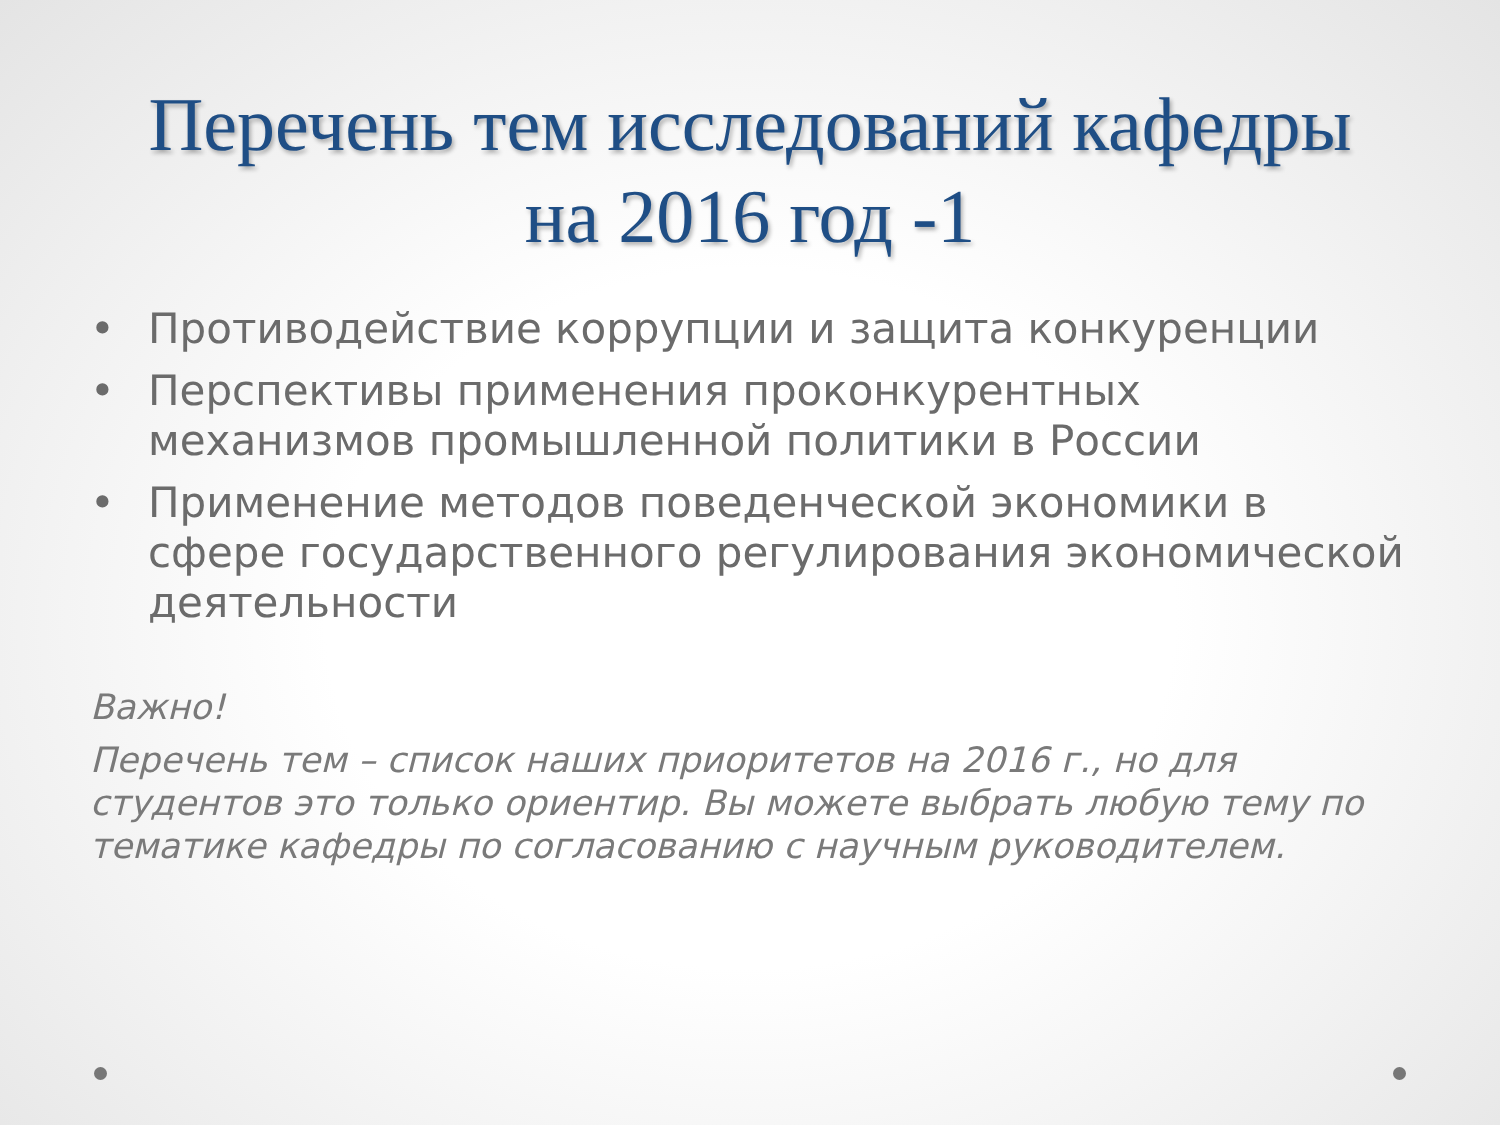Перечень тем исследований кафедры
на 2016 год -1
• Противодействие коррупции и защита конкуренции
• Перспективы применения проконкурентных механизмов промышленной политики в России
• Применение методов поведенческой экономики в сфере государственного регулирования экономической деятельности
Важно!
Перечень тем – список наших приоритетов на 2016 г., но для студентов это только ориентир. Вы можете выбрать любую тему по тематике кафедры по согласованию с научным руководителем.